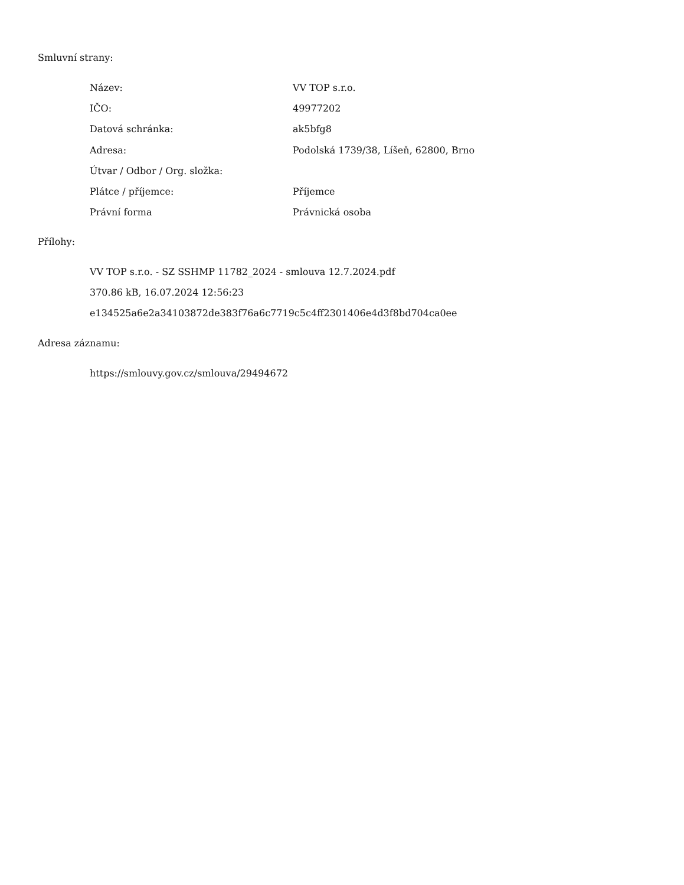Smluvní strany:
| Název: | VV TOP s.r.o. |
| IČO: | 49977202 |
| Datová schránka: | ak5bfg8 |
| Adresa: | Podolská 1739/38, Líšeň, 62800, Brno |
| Útvar / Odbor / Org. složka: | |
| Plátce / příjemce: | Příjemce |
| Právní forma | Právnická osoba |
Přílohy:
VV TOP s.r.o. - SZ SSHMP 11782_2024 - smlouva 12.7.2024.pdf
370.86 kB, 16.07.2024 12:56:23
e134525a6e2a34103872de383f76a6c7719c5c4ff2301406e4d3f8bd704ca0ee
Adresa záznamu:
https://smlouvy.gov.cz/smlouva/29494672